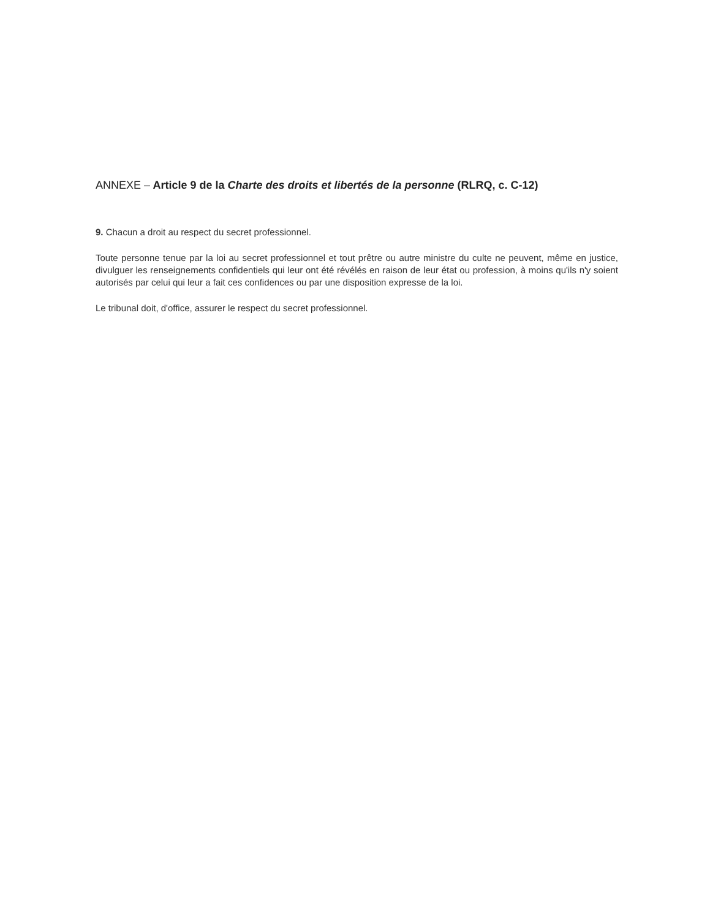ANNEXE – Article 9 de la Charte des droits et libertés de la personne (RLRQ, c. C-12)
9. Chacun a droit au respect du secret professionnel.
Toute personne tenue par la loi au secret professionnel et tout prêtre ou autre ministre du culte ne peuvent, même en justice, divulguer les renseignements confidentiels qui leur ont été révélés en raison de leur état ou profession, à moins qu'ils n'y soient autorisés par celui qui leur a fait ces confidences ou par une disposition expresse de la loi.
Le tribunal doit, d'office, assurer le respect du secret professionnel.